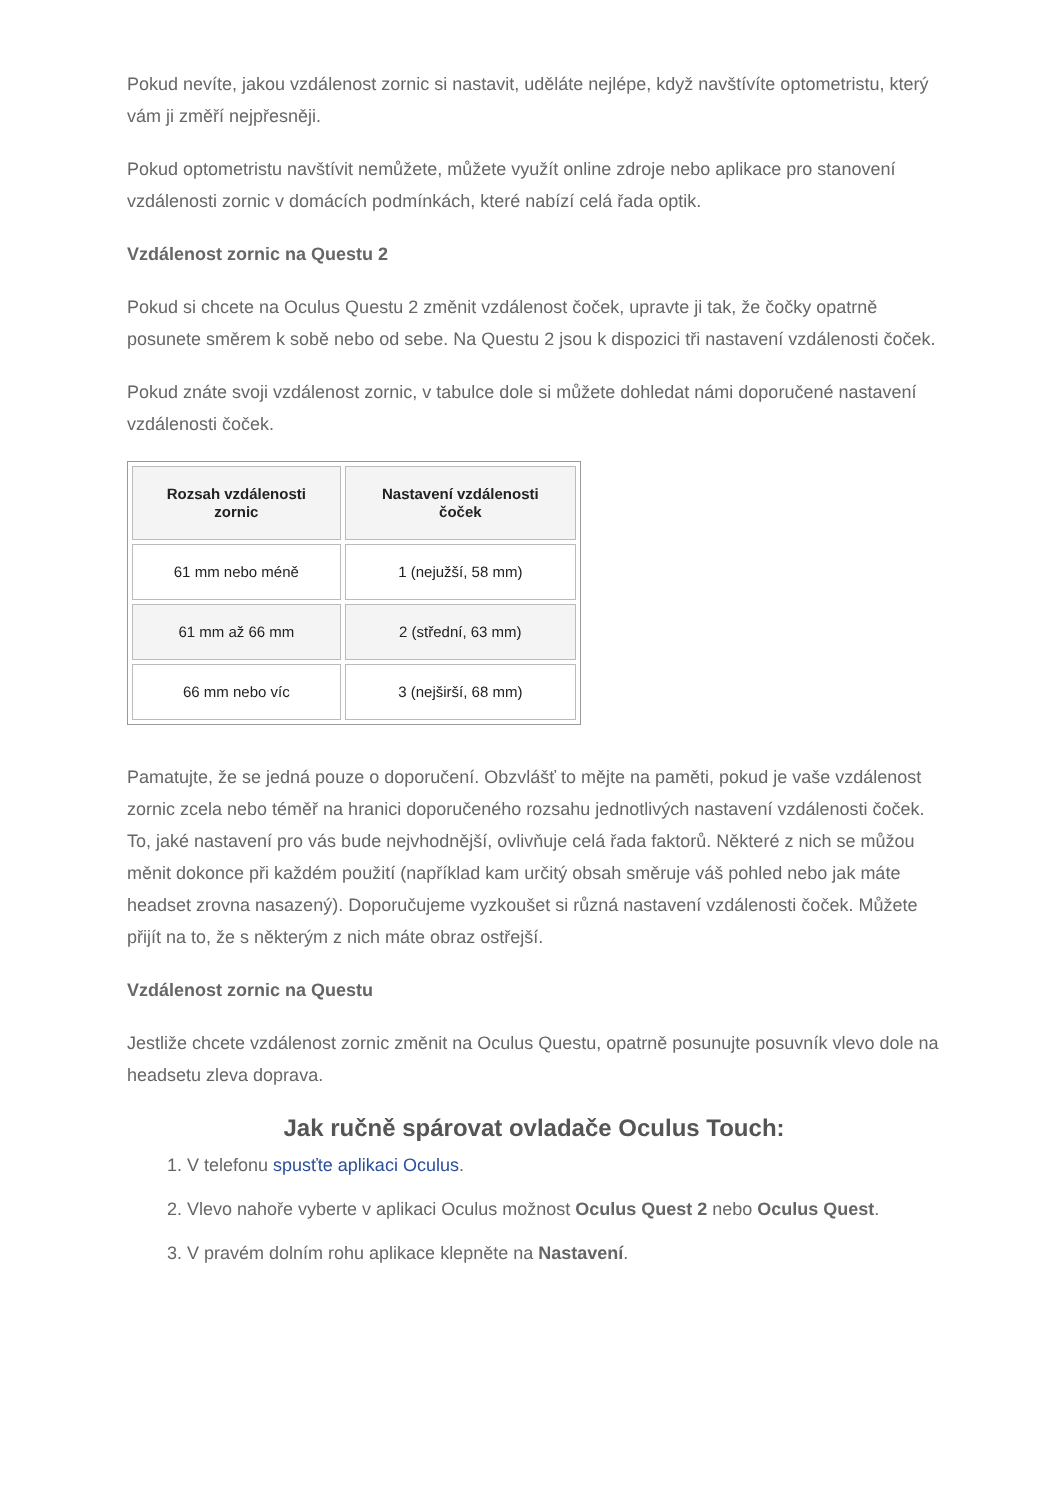Pokud nevíte, jakou vzdálenost zornic si nastavit, uděláte nejlépe, když navštívíte optometristu, který vám ji změří nejpřesněji.
Pokud optometristu navštívit nemůžete, můžete využít online zdroje nebo aplikace pro stanovení vzdálenosti zornic v domácích podmínkách, které nabízí celá řada optik.
Vzdálenost zornic na Questu 2
Pokud si chcete na Oculus Questu 2 změnit vzdálenost čoček, upravte ji tak, že čočky opatrně posunete směrem k sobě nebo od sebe. Na Questu 2 jsou k dispozici tři nastavení vzdálenosti čoček.
Pokud znáte svoji vzdálenost zornic, v tabulce dole si můžete dohledat námi doporučené nastavení vzdálenosti čoček.
| Rozsah vzdálenosti zornic | Nastavení vzdálenosti čoček |
| --- | --- |
| 61 mm nebo méně | 1 (nejužší, 58 mm) |
| 61 mm až 66 mm | 2 (střední, 63 mm) |
| 66 mm nebo víc | 3 (nejširší, 68 mm) |
Pamatujte, že se jedná pouze o doporučení. Obzvlášť to mějte na paměti, pokud je vaše vzdálenost zornic zcela nebo téměř na hranici doporučeného rozsahu jednotlivých nastavení vzdálenosti čoček. To, jaké nastavení pro vás bude nejvhodnější, ovlivňuje celá řada faktorů. Některé z nich se můžou měnit dokonce při každém použití (například kam určitý obsah směruje váš pohled nebo jak máte headset zrovna nasazený). Doporučujeme vyzkoušet si různá nastavení vzdálenosti čoček. Můžete přijít na to, že s některým z nich máte obraz ostřejší.
Vzdálenost zornic na Questu
Jestliže chcete vzdálenost zornic změnit na Oculus Questu, opatrně posunujte posuvník vlevo dole na headsetu zleva doprava.
Jak ručně spárovat ovladače Oculus Touch:
1. V telefonu spusťte aplikaci Oculus.
2. Vlevo nahoře vyberte v aplikaci Oculus možnost Oculus Quest 2 nebo Oculus Quest.
3. V pravém dolním rohu aplikace klepněte na Nastavení.